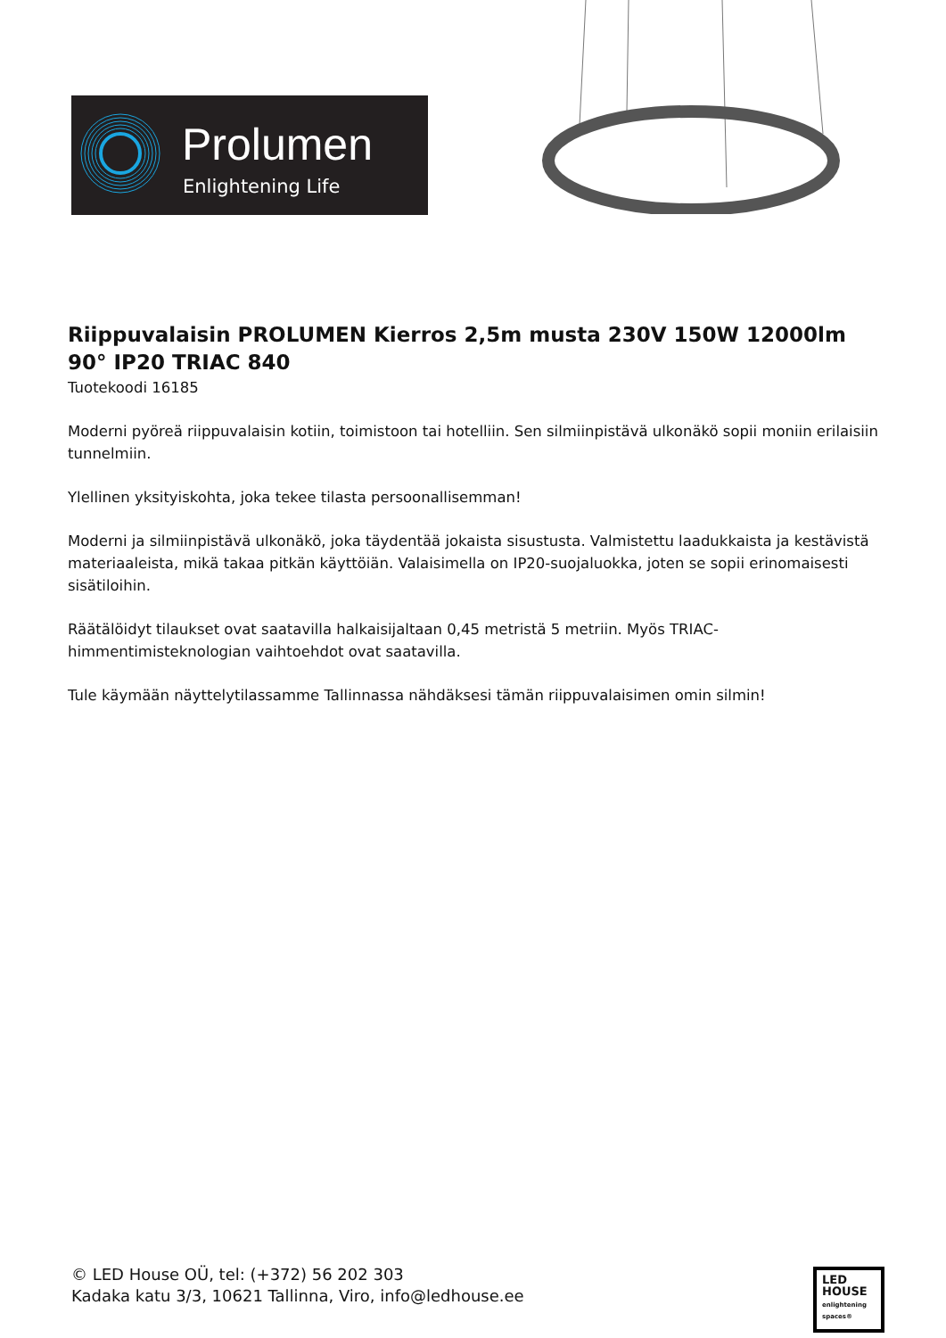Prolumen
Enlightening Life
Riippuvalaisin PROLUMEN Kierros 2,5m musta 230V 150W 12000lm 90° IP20 TRIAC 840
Tuotekoodi 16185
Moderni pyöreä riippuvalaisin kotiin, toimistoon tai hotelliin. Sen silmiinpistävä ulkonäkö sopii moniin erilaisiin tunnelmiin.
Ylellinen yksityiskohta, joka tekee tilasta persoonallisemman!
Moderni ja silmiinpistävä ulkonäkö, joka täydentää jokaista sisustusta. Valmistettu laadukkaista ja kestävistä materiaaleista, mikä takaa pitkän käyttöiän. Valaisimella on IP20-suojaluokka, joten se sopii erinomaisesti sisätiloihin.
Räätälöidyt tilaukset ovat saatavilla halkaisijaltaan 0,45 metristä 5 metriin. Myös TRIAC-himmentimisteknologian vaihtoehdot ovat saatavilla.
Tule käymään näyttelytilassamme Tallinnassa nähdäksesi tämän riippuvalaisimen omin silmin!
© LED House OÜ, tel: (+372) 56 202 303
Kadaka katu 3/3, 10621 Tallinna, Viro, info@ledhouse.ee
LED
HOUSE
enlightening spaces®